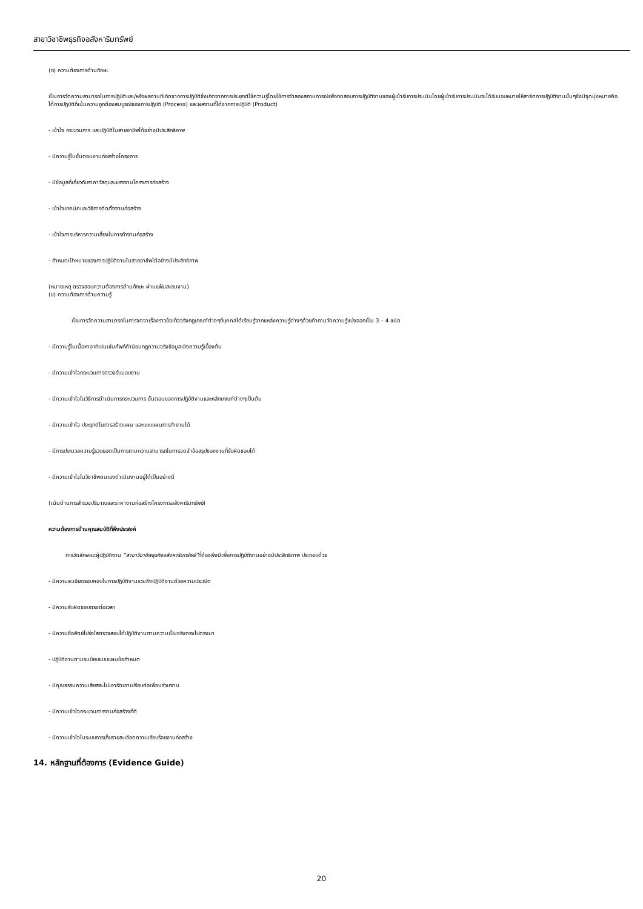สาขาวิชาชีพธุรกิจอสังหาริมทรัพย์
(ก) ความต้องการด้านทักษะ
เป็นการวัดความสามารถในการปฏิบัติและ/หรือผลงานที่เกิดจากการปฏิบัติซึ่งเกิดจากการประยุกต์ใช้ความรู้โดยใช้การจำลองสถานการณ์เพื่อทดสอบการปฏิบัติงานของผู้เข้ารับการประเมินโดยผู้เข้ารับการประเมินจะได้รับมอบหมายให้สาธิตการปฏิบัติงานนั้นๆซึ่งมีจุดมุ่งหมายคือได้การปฏิบัติที่เน้นความถูกต้องสมบูรณ์ของการปฏิบัติ (Process) และผลงานที่ได้จากการปฏิบัติ (Product)
- เข้าใจ กระบวนการ และปฏิบัติในสายอาชีพได้อย่างมีประสิทธิภาพ
- มีความรู้ในขั้นตอนงานก่อสร้างโครงการ
- มีข้อมูลที่เกี่ยวกับราคาวัสดุและแรงงานโครงการก่อสร้าง
- เข้าใจเทคนิคและวิธีการติดตั้งงานก่อสร้าง
- เข้าใจการบริหารความเสี่ยงในการทำงานก่อสร้าง
- กำหนดเป้าหมายของการปฏิบัติงานในสายอาชีพได้อย่างมีประสิทธิภาพ
(หมายเหตุ ตรวจสอบความต้องการด้านทักษะ ผ่านแฟ้มสะสมงาน)
(ข) ความต้องการด้านความรู้
เป็นการวัดความสามารถในการจดจาเรื่องราวข้อเท็จจริงกฎเกณฑ์ต่างๆที่บุคคลได้เรียนรู้จากแหล่งความรู้ต่างๆด้วยคำถามวัดความรู้แบ่งออกเป็น 3 – 4 ชนิด
- มีความรู้ในเนื้อหาอาทิเช่นเช่นศัพท์คำนิยมกฎความจริงข้อมูลเชิงความรู้เบื้องต้น
- มีความเข้าใจกระบวนการตรวจรับมอบงาน
- มีความเข้าใจในวิธีการดำเนินการกระบวนการ ขั้นตอนของการปฏิบัติงานและหลักเกณฑ์ต่างๆเป็นต้น
- มีความเข้าใจ ประยุกต์ในการสร้างแผน และแบบแผนการทำงานได้
- มีการประมวลความรู้รวบยอดเป็นการถามความสามารถในการจดจำข้อสรุปของงานที่รับผิดชอบได้
- มีความเข้าใจในวิชาชีพตนเองดำเนินงานอยู่ได้เป็นอย่างดี
(เน้นด้านการสำรวจปริมาณและราคางานก่อสร้างโครงการอสังหาริมทรัพย์)
ความต้องการด้านคุณสมบัติที่พึงประสงค์
การวัดลักษณะผู้ปฏิบัติงาน “สาขาวิชาชีพธุรกิจอสังหาริมทรัพย์”ที่ต้องพึงมีเพื่อการปฏิบัติงานอย่างมีประสิทธิภาพ ประกอบด้วย
- มีความละเอียดรอบคอบในการปฏิบัติงานรวมถึงปฏิบัติงานด้วยความประณีต
- มีความรับผิดชอบตรงต่อเวลา
- มีความซื่อสัตย์โปร่งใสตรวจสอบได้ปฏิบัติงานตามความเป็นจริงตรงไปตรงมา
- ปฏิบัติงานตามระเบียบแบบแผนข้อกำหนด
- มีคุณธรรมความเสียสละไม่เอารัดเอาเปรียบต่อเพื่อนร่วมงาน
- มีความเข้าใจกระบวนการงานก่อสร้างที่ดี
- มีความเข้าใจในระบบการเก็บรายละเอียดความเรียบร้อยงานก่อสร้าง
14. หลักฐานที่ต้องการ (Evidence Guide)
20